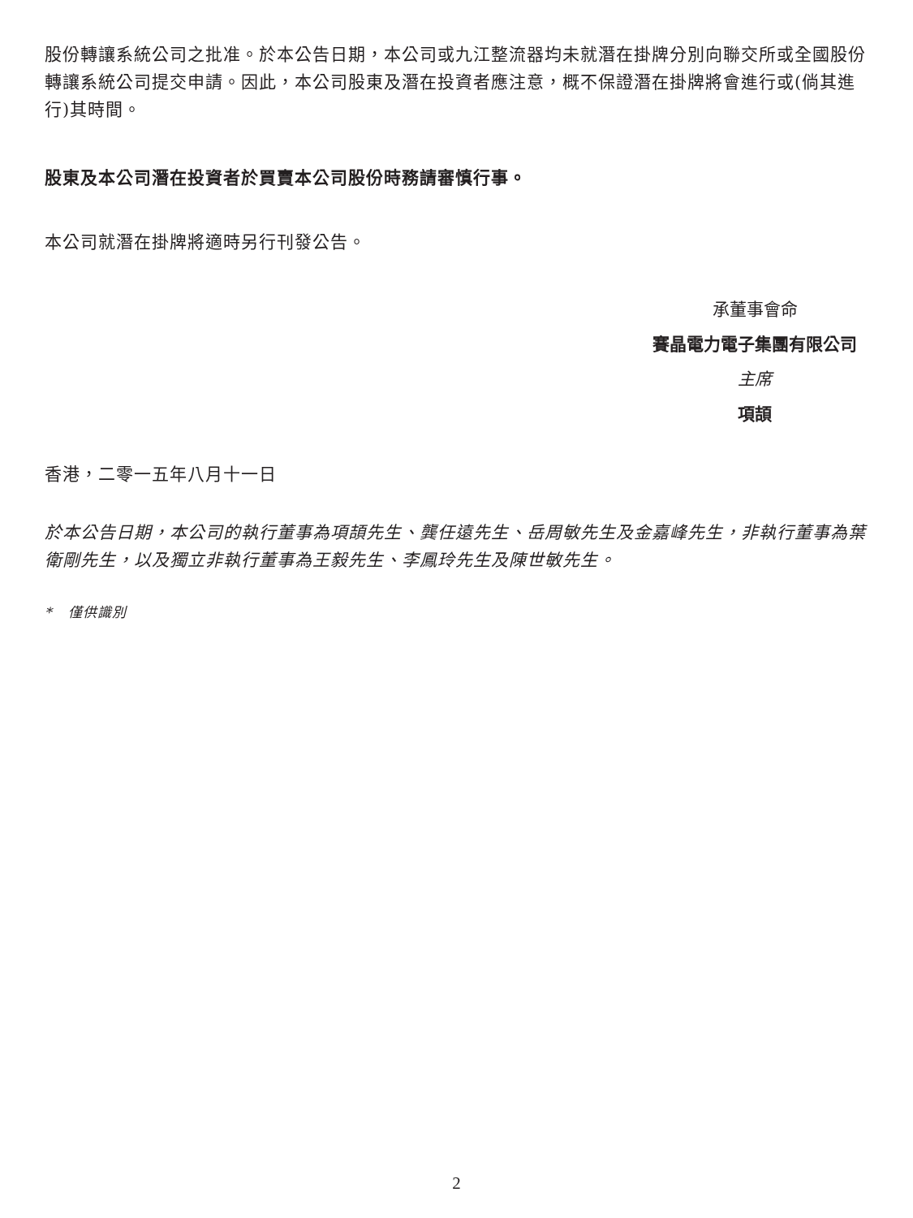股份轉讓系統公司之批准。於本公告日期，本公司或九江整流器均未就潛在掛牌分別向聯交所或全國股份轉讓系統公司提交申請。因此，本公司股東及潛在投資者應注意，概不保證潛在掛牌將會進行或(倘其進行)其時間。
股東及本公司潛在投資者於買賣本公司股份時務請審慎行事。
本公司就潛在掛牌將適時另行刊發公告。
承董事會命
賽晶電力電子集團有限公司
主席
項頡
香港，二零一五年八月十一日
於本公告日期，本公司的執行董事為項頡先生、龔任遠先生、岳周敏先生及金嘉峰先生，非執行董事為葉衛剛先生，以及獨立非執行董事為王毅先生、李鳳玲先生及陳世敏先生。
* 僅供識別
2